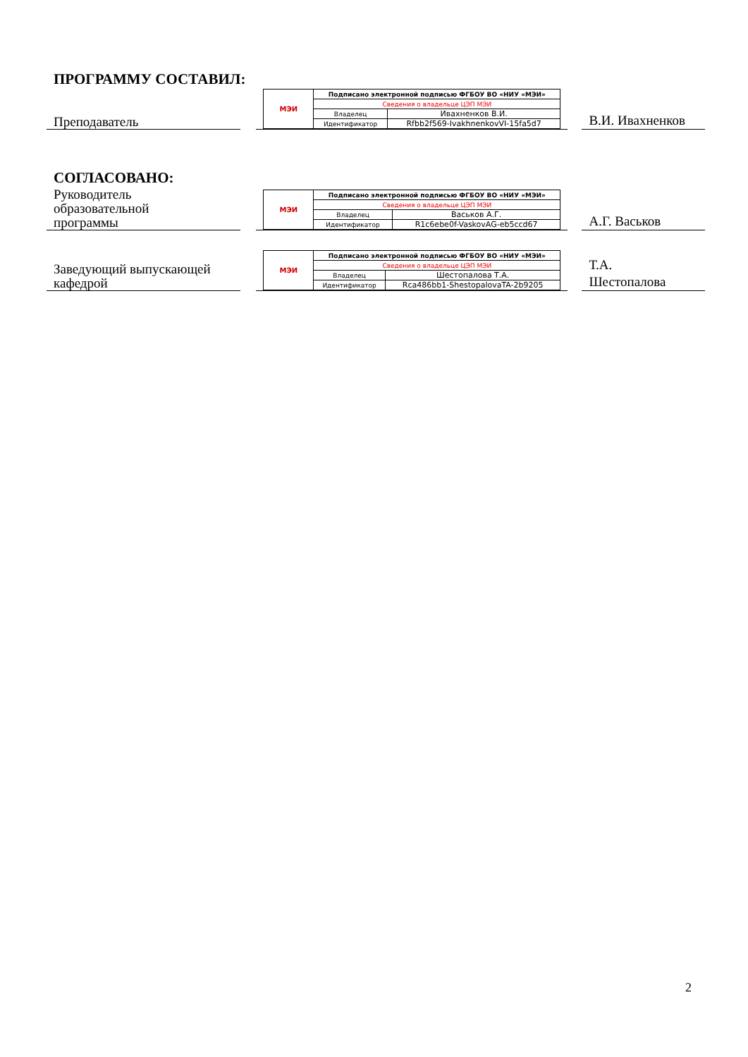ПРОГРАММУ СОСТАВИЛ:
Преподаватель
| МЭИ | Подписано электронной подписью ФГБОУ ВО «НИУ «МЭИ» | |
| | Сведения о владельце ЦЭП МЭИ | |
| | Владелец | Ивахненков В.И. |
| | Идентификатор | Rfbb2f569-IvakhnenkovVI-15fa5d7 |
В.И. Ивахненков
СОГЛАСОВАНО:
Руководитель
образовательной
программы
| МЭИ | Подписано электронной подписью ФГБОУ ВО «НИУ «МЭИ» | |
| | Сведения о владельце ЦЭП МЭИ | |
| | Владелец | Васьков А.Г. |
| | Идентификатор | R1c6ebe0f-VaskovAG-eb5ccd67 |
А.Г. Васьков
Заведующий выпускающей
кафедрой
| МЭИ | Подписано электронной подписью ФГБОУ ВО «НИУ «МЭИ» | |
| | Сведения о владельце ЦЭП МЭИ | |
| | Владелец | Шестопалова Т.А. |
| | Идентификатор | Rca486bb1-ShestopalovaTA-2b9205 |
Т.А.
Шестопалова
2